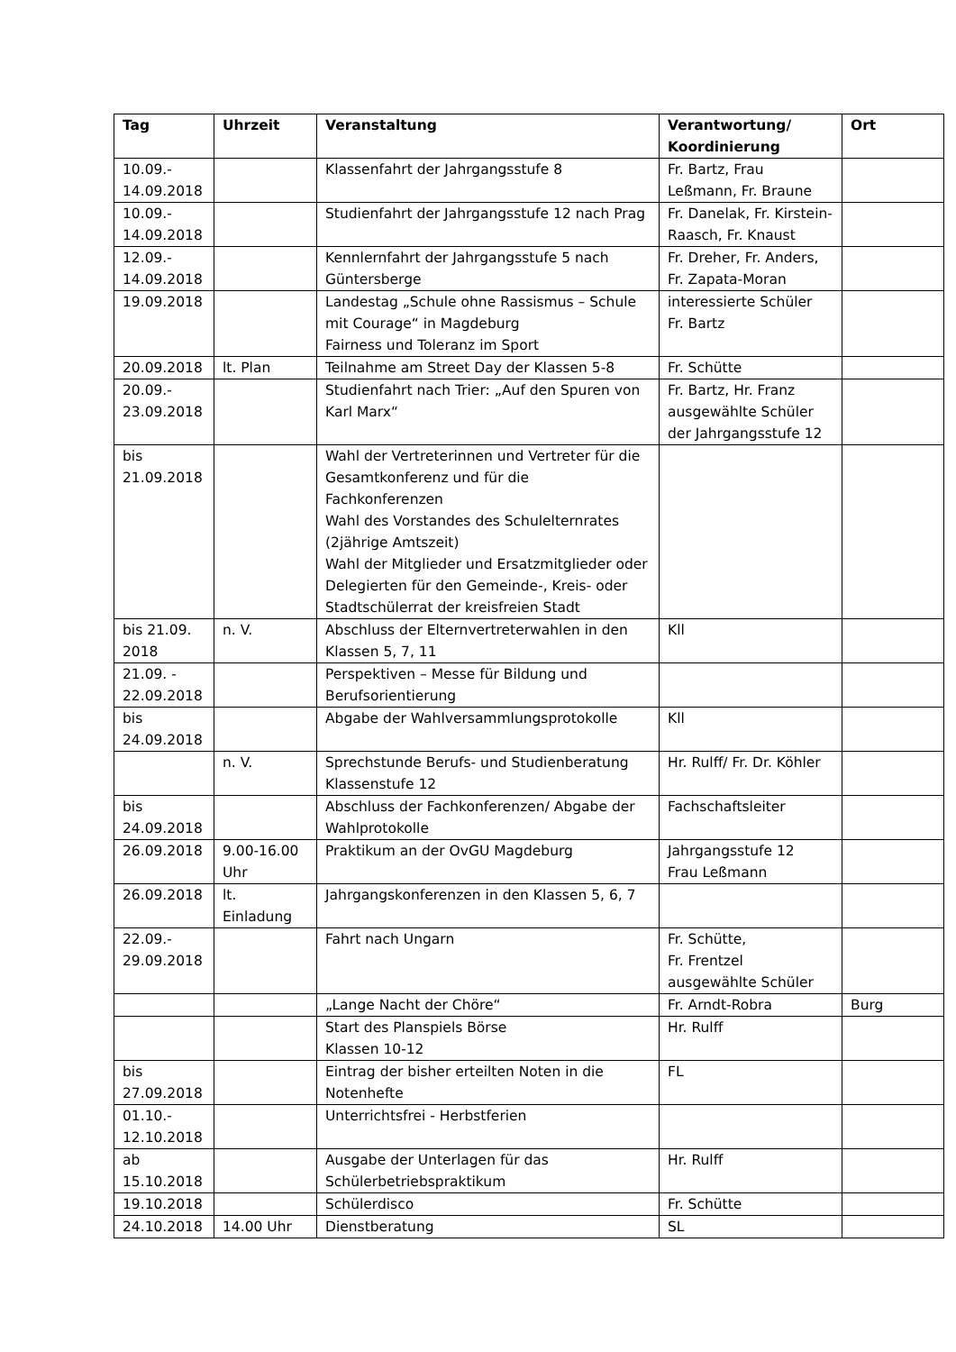| Tag | Uhrzeit | Veranstaltung | Verantwortung/ Koordinierung | Ort |
| --- | --- | --- | --- | --- |
| 10.09.- 14.09.2018 | | Klassenfahrt der Jahrgangsstufe 8 | Fr. Bartz, Frau Leßmann, Fr. Braune | |
| 10.09.- 14.09.2018 | | Studienfahrt der Jahrgangsstufe 12 nach Prag | Fr. Danelak, Fr. Kirstein-Raasch, Fr. Knaust | |
| 12.09.- 14.09.2018 | | Kennlernfahrt der Jahrgangsstufe 5 nach Güntersberge | Fr. Dreher, Fr. Anders, Fr. Zapata-Moran | |
| 19.09.2018 | | Landestag „Schule ohne Rassismus – Schule mit Courage“ in Magdeburg Fairness und Toleranz im Sport | interessierte Schüler Fr. Bartz | |
| 20.09.2018 | lt. Plan | Teilnahme am Street Day der Klassen 5-8 | Fr. Schütte | |
| 20.09.- 23.09.2018 | | Studienfahrt nach Trier: „Auf den Spuren von Karl Marx“ | Fr. Bartz, Hr. Franz ausgewählte Schüler der Jahrgangsstufe 12 | |
| bis 21.09.2018 | | Wahl der Vertreterinnen und Vertreter für die Gesamtkonferenz und für die Fachkonferenzen Wahl des Vorstandes des Schulelternrates (2jährige Amtszeit) Wahl der Mitglieder und Ersatzmitglieder oder Delegierten für den Gemeinde-, Kreis- oder Stadtschülerrat der kreisfreien Stadt | | |
| bis 21.09. 2018 | n. V. | Abschluss der Elternvertreterwahlen in den Klassen 5, 7, 11 | Kll | |
| 21.09. - 22.09.2018 | | Perspektiven – Messe für Bildung und Berufsorientierung | | |
| bis 24.09.2018 | | Abgabe der Wahlversammlungsprotokolle | Kll | |
| | n. V. | Sprechstunde Berufs- und Studienberatung Klassenstufe 12 | Hr. Rulff/ Fr. Dr. Köhler | |
| bis 24.09.2018 | | Abschluss der Fachkonferenzen/ Abgabe der Wahlprotokolle | Fachschaftsleiter | |
| 26.09.2018 | 9.00-16.00 Uhr | Praktikum an der OvGU Magdeburg | Jahrgangsstufe 12 Frau Leßmann | |
| 26.09.2018 | lt. Einladung | Jahrgangskonferenzen in den Klassen 5, 6, 7 | | |
| 22.09.- 29.09.2018 | | Fahrt nach Ungarn | Fr. Schütte, Fr. Frentzel ausgewählte Schüler | |
| | | „Lange Nacht der Chöre“ | Fr. Arndt-Robra | Burg |
| | | Start des Planspiels Börse Klassen 10-12 | Hr. Rulff | |
| bis 27.09.2018 | | Eintrag der bisher erteilten Noten in die Notenhefte | FL | |
| 01.10.- 12.10.2018 | | Unterrichtsfrei - Herbstferien | | |
| ab 15.10.2018 | | Ausgabe der Unterlagen für das Schülerbetriebspraktikum | Hr. Rulff | |
| 19.10.2018 | | Schülerdisco | Fr. Schütte | |
| 24.10.2018 | 14.00 Uhr | Dienstberatung | SL | |